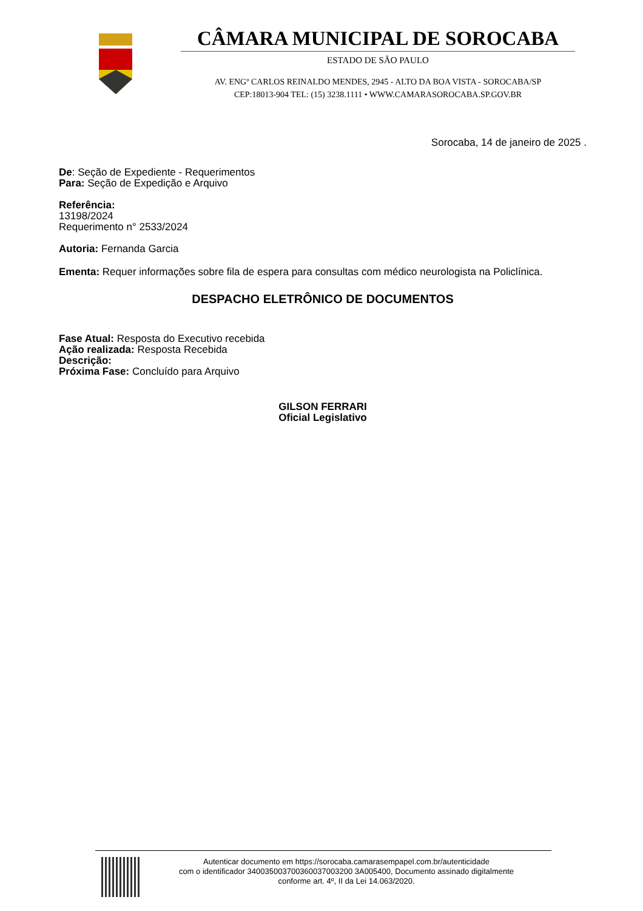CÂMARA MUNICIPAL DE SOROCABA
ESTADO DE SÃO PAULO
AV. ENGº CARLOS REINALDO MENDES, 2945 - ALTO DA BOA VISTA - SOROCABA/SP
CEP:18013-904 TEL: (15) 3238.1111 • WWW.CAMARASOROCABA.SP.GOV.BR
Sorocaba, 14 de janeiro de 2025 .
De: Seção de Expediente - Requerimentos
Para: Seção de Expedição e Arquivo
Referência:
13198/2024
Requerimento n° 2533/2024
Autoria: Fernanda Garcia
Ementa: Requer informações sobre fila de espera para consultas com médico neurologista na Policlínica.
DESPACHO ELETRÔNICO DE DOCUMENTOS
Fase Atual: Resposta do Executivo recebida
Ação realizada: Resposta Recebida
Descrição:
Próxima Fase: Concluído para Arquivo
GILSON FERRARI
Oficial Legislativo
Autenticar documento em https://sorocaba.camarasempapel.com.br/autenticidade
com o identificador 340035003700360037003200 3A005400, Documento assinado digitalmente
conforme art. 4º, II da Lei 14.063/2020.